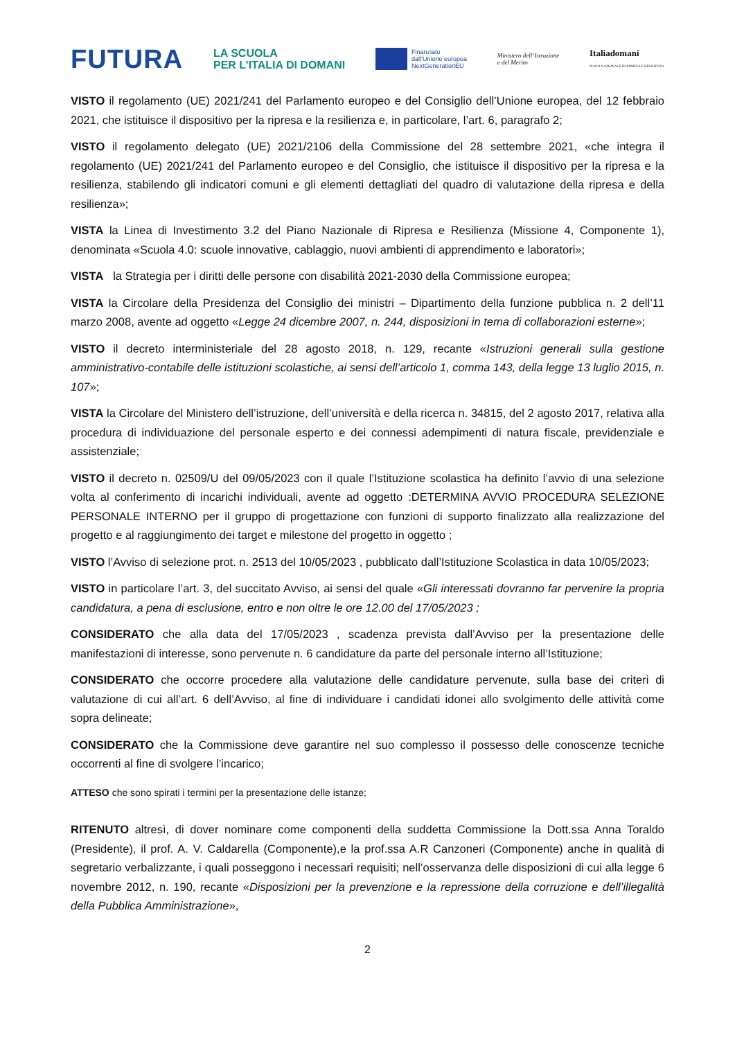FUTURA
LA SCUOLA
PER L’ITALIA DI DOMANI
Finanziato
dall’Unione europea
NextGenerationEU
Ministero dell’Istruzione
e del Merito
Italiadomani
PIANO NAZIONALE DI RIPRESA E RESILIENZA
VISTO il regolamento (UE) 2021/241 del Parlamento europeo e del Consiglio dell’Unione europea, del 12 febbraio 2021, che istituisce il dispositivo per la ripresa e la resilienza e, in particolare, l’art. 6, paragrafo 2;
VISTO il regolamento delegato (UE) 2021/2106 della Commissione del 28 settembre 2021, «che integra il regolamento (UE) 2021/241 del Parlamento europeo e del Consiglio, che istituisce il dispositivo per la ripresa e la resilienza, stabilendo gli indicatori comuni e gli elementi dettagliati del quadro di valutazione della ripresa e della resilienza»;
VISTA la Linea di Investimento 3.2 del Piano Nazionale di Ripresa e Resilienza (Missione 4, Componente 1), denominata «Scuola 4.0: scuole innovative, cablaggio, nuovi ambienti di apprendimento e laboratori»;
VISTA la Strategia per i diritti delle persone con disabilità 2021-2030 della Commissione europea;
VISTA la Circolare della Presidenza del Consiglio dei ministri – Dipartimento della funzione pubblica n. 2 dell’11 marzo 2008, avente ad oggetto «Legge 24 dicembre 2007, n. 244, disposizioni in tema di collaborazioni esterne»;
VISTO il decreto interministeriale del 28 agosto 2018, n. 129, recante «Istruzioni generali sulla gestione amministrativo-contabile delle istituzioni scolastiche, ai sensi dell’articolo 1, comma 143, della legge 13 luglio 2015, n. 107»;
VISTA la Circolare del Ministero dell’istruzione, dell’università e della ricerca n. 34815, del 2 agosto 2017, relativa alla procedura di individuazione del personale esperto e dei connessi adempimenti di natura fiscale, previdenziale e assistenziale;
VISTO il decreto n. 02509/U del 09/05/2023 con il quale l’Istituzione scolastica ha definito l’avvio di una selezione volta al conferimento di incarichi individuali, avente ad oggetto :DETERMINA AVVIO PROCEDURA SELEZIONE PERSONALE INTERNO per il gruppo di progettazione con funzioni di supporto finalizzato alla realizzazione del progetto e al raggiungimento dei target e milestone del progetto in oggetto ;
VISTO l’Avviso di selezione prot. n. 2513 del 10/05/2023 , pubblicato dall’Istituzione Scolastica in data 10/05/2023;
VISTO in particolare l’art. 3, del succitato Avviso, ai sensi del quale «Gli interessati dovranno far pervenire la propria candidatura, a pena di esclusione, entro e non oltre le ore 12.00 del 17/05/2023 ;
CONSIDERATO che alla data del 17/05/2023 , scadenza prevista dall’Avviso per la presentazione delle manifestazioni di interesse, sono pervenute n. 6 candidature da parte del personale interno all’Istituzione;
CONSIDERATO che occorre procedere alla valutazione delle candidature pervenute, sulla base dei criteri di valutazione di cui all’art. 6 dell’Avviso, al fine di individuare i candidati idonei allo svolgimento delle attività come sopra delineate;
CONSIDERATO che la Commissione deve garantire nel suo complesso il possesso delle conoscenze tecniche occorrenti al fine di svolgere l’incarico;
ATTESO che sono spirati i termini per la presentazione delle istanze;
RITENUTO altresì, di dover nominare come componenti della suddetta Commissione la Dott.ssa Anna Toraldo (Presidente), il prof. A. V. Caldarella (Componente),e la prof.ssa A.R Canzoneri (Componente) anche in qualità di segretario verbalizzante, i quali posseggono i necessari requisiti; nell’osservanza delle disposizioni di cui alla legge 6 novembre 2012, n. 190, recante «Disposizioni per la prevenzione e la repressione della corruzione e dell’illegalità della Pubblica Amministrazione»,
2